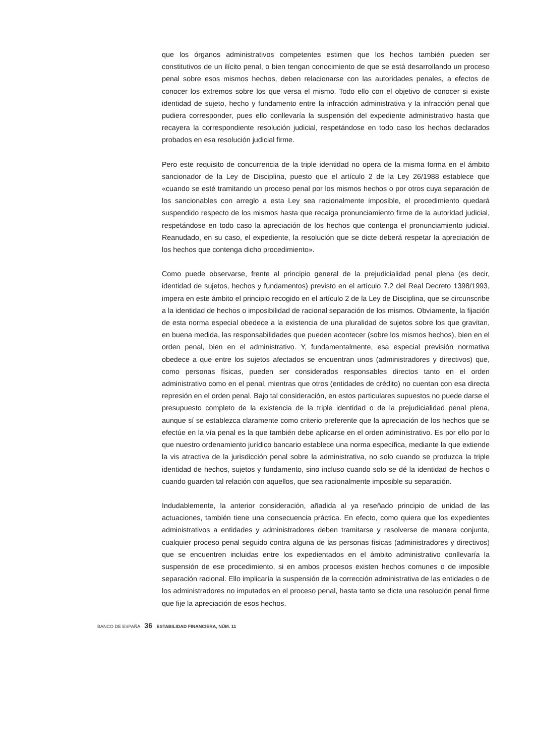que los órganos administrativos competentes estimen que los hechos también pueden ser constitutivos de un ilícito penal, o bien tengan conocimiento de que se está desarrollando un proceso penal sobre esos mismos hechos, deben relacionarse con las autoridades penales, a efectos de conocer los extremos sobre los que versa el mismo. Todo ello con el objetivo de conocer si existe identidad de sujeto, hecho y fundamento entre la infracción administrativa y la infracción penal que pudiera corresponder, pues ello conllevaría la suspensión del expediente administrativo hasta que recayera la correspondiente resolución judicial, respetándose en todo caso los hechos declarados probados en esa resolución judicial firme.
Pero este requisito de concurrencia de la triple identidad no opera de la misma forma en el ámbito sancionador de la Ley de Disciplina, puesto que el artículo 2 de la Ley 26/1988 establece que «cuando se esté tramitando un proceso penal por los mismos hechos o por otros cuya separación de los sancionables con arreglo a esta Ley sea racionalmente imposible, el procedimiento quedará suspendido respecto de los mismos hasta que recaiga pronunciamiento firme de la autoridad judicial, respetándose en todo caso la apreciación de los hechos que contenga el pronunciamiento judicial. Reanudado, en su caso, el expediente, la resolución que se dicte deberá respetar la apreciación de los hechos que contenga dicho procedimiento».
Como puede observarse, frente al principio general de la prejudicialidad penal plena (es decir, identidad de sujetos, hechos y fundamentos) previsto en el artículo 7.2 del Real Decreto 1398/1993, impera en este ámbito el principio recogido en el artículo 2 de la Ley de Disciplina, que se circunscribe a la identidad de hechos o imposibilidad de racional separación de los mismos. Obviamente, la fijación de esta norma especial obedece a la existencia de una pluralidad de sujetos sobre los que gravitan, en buena medida, las responsabilidades que pueden acontecer (sobre los mismos hechos), bien en el orden penal, bien en el administrativo. Y, fundamentalmente, esa especial previsión normativa obedece a que entre los sujetos afectados se encuentran unos (administradores y directivos) que, como personas físicas, pueden ser considerados responsables directos tanto en el orden administrativo como en el penal, mientras que otros (entidades de crédito) no cuentan con esa directa represión en el orden penal. Bajo tal consideración, en estos particulares supuestos no puede darse el presupuesto completo de la existencia de la triple identidad o de la prejudicialidad penal plena, aunque sí se establezca claramente como criterio preferente que la apreciación de los hechos que se efectúe en la vía penal es la que también debe aplicarse en el orden administrativo. Es por ello por lo que nuestro ordenamiento jurídico bancario establece una norma específica, mediante la que extiende la vis atractiva de la jurisdicción penal sobre la administrativa, no solo cuando se produzca la triple identidad de hechos, sujetos y fundamento, sino incluso cuando solo se dé la identidad de hechos o cuando guarden tal relación con aquellos, que sea racionalmente imposible su separación.
Indudablemente, la anterior consideración, añadida al ya reseñado principio de unidad de las actuaciones, también tiene una consecuencia práctica. En efecto, como quiera que los expedientes administrativos a entidades y administradores deben tramitarse y resolverse de manera conjunta, cualquier proceso penal seguido contra alguna de las personas físicas (administradores y directivos) que se encuentren incluidas entre los expedientados en el ámbito administrativo conllevaría la suspensión de ese procedimiento, si en ambos procesos existen hechos comunes o de imposible separación racional. Ello implicaría la suspensión de la corrección administrativa de las entidades o de los administradores no imputados en el proceso penal, hasta tanto se dicte una resolución penal firme que fije la apreciación de esos hechos.
BANCO DE ESPAÑA 36 ESTABILIDAD FINANCIERA, NÚM. 11